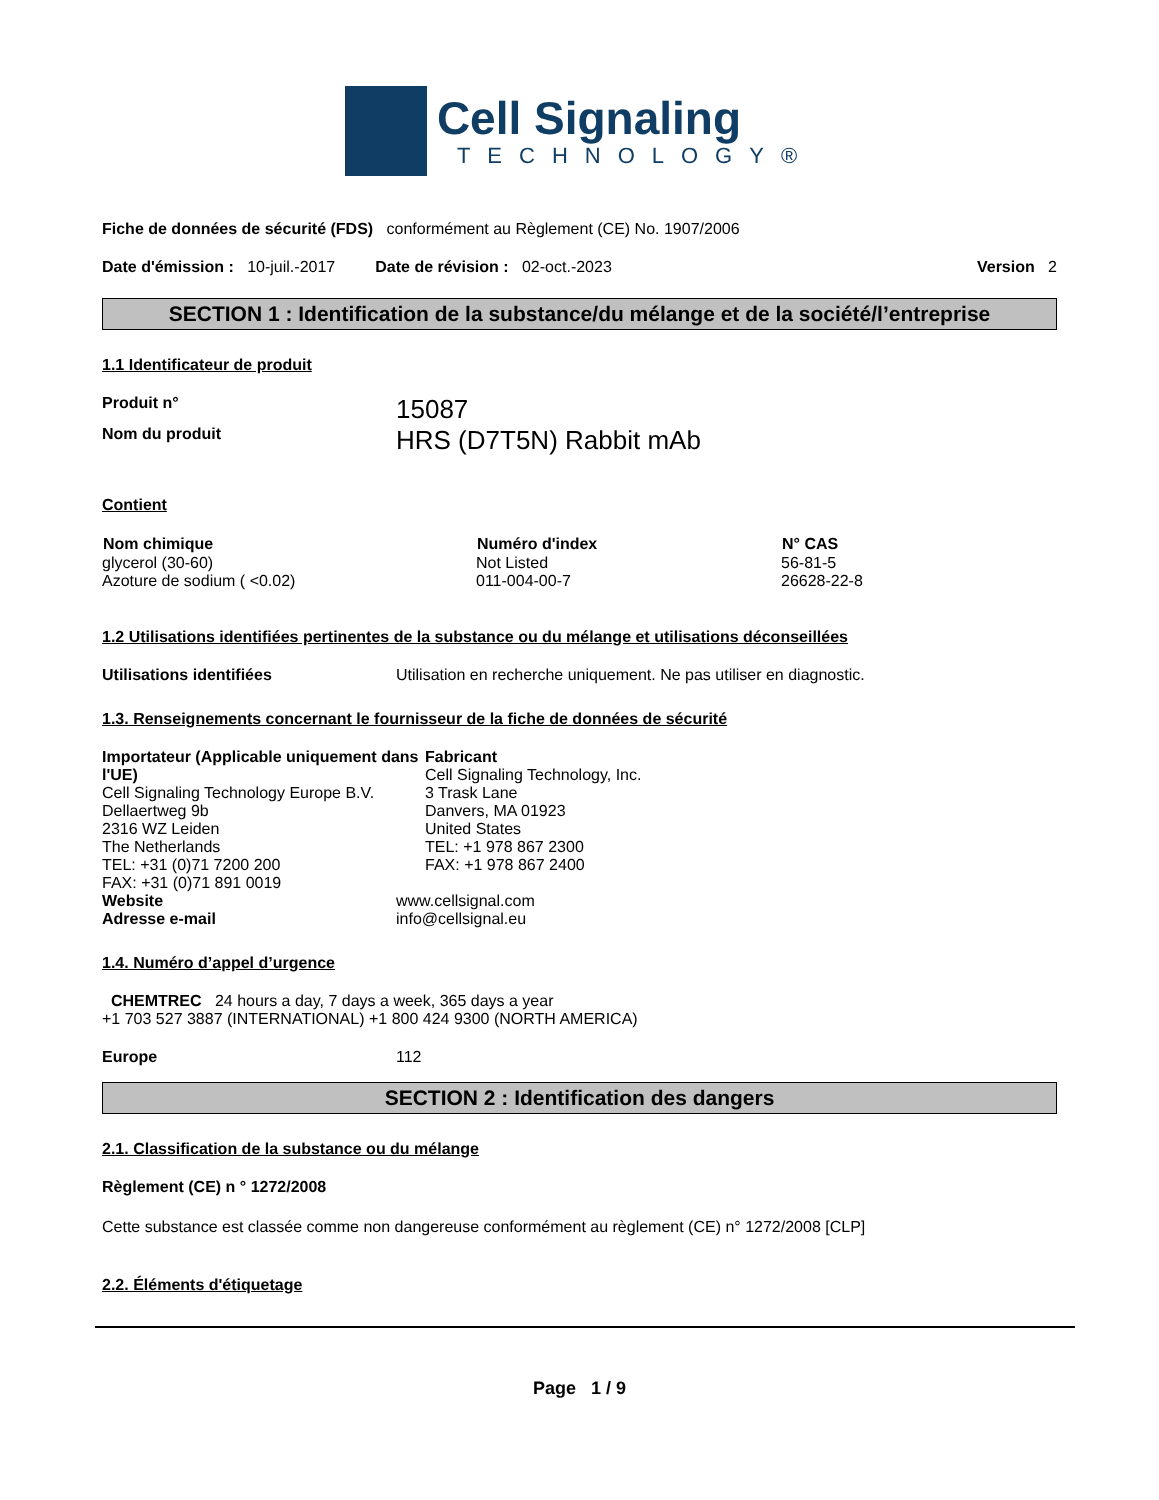Cell Signaling
TECHNOLOGY®
Fiche de données de sécurité (FDS) conformément au Règlement (CE) No. 1907/2006
| Date d'émission : 10-juil.-2017 Date de révision : 02-oct.-2023 | Version 2 |
SECTION 1 : Identification de la substance/du mélange et de la société/l’entreprise
1.1 Identificateur de produit
| Produit n° | 15087 |
| Nom du produit | HRS (D7T5N) Rabbit mAb |
Contient
| Nom chimique | Numéro d'index | N° CAS |
| --- | --- | --- |
| glycerol (30-60) | Not Listed | 56-81-5 |
| Azoture de sodium ( <0.02) | 011-004-00-7 | 26628-22-8 |
1.2 Utilisations identifiées pertinentes de la substance ou du mélange et utilisations déconseillées
| Utilisations identifiées | Utilisation en recherche uniquement. Ne pas utiliser en diagnostic. |
1.3. Renseignements concernant le fournisseur de la fiche de données de sécurité
| Importateur (Applicable uniquement dans l'UE) Cell Signaling Technology Europe B.V. Dellaertweg 9b 2316 WZ Leiden The Netherlands TEL: +31 (0)71 7200 200 FAX: +31 (0)71 891 0019 | Fabricant Cell Signaling Technology, Inc. 3 Trask Lane Danvers, MA 01923 United States TEL: +1 978 867 2300 FAX: +1 978 867 2400 |
| Website | www.cellsignal.com |
| Adresse e-mail | info@cellsignal.eu |
1.4. Numéro d’appel d’urgence
CHEMTREC 24 hours a day, 7 days a week, 365 days a year
+1 703 527 3887 (INTERNATIONAL) +1 800 424 9300 (NORTH AMERICA)
| Europe | 112 |
SECTION 2 : Identification des dangers
2.1. Classification de la substance ou du mélange
Règlement (CE) n ° 1272/2008
Cette substance est classée comme non dangereuse conformément au règlement (CE) n° 1272/2008 [CLP]
2.2. Éléments d'étiquetage
Page 1 / 9